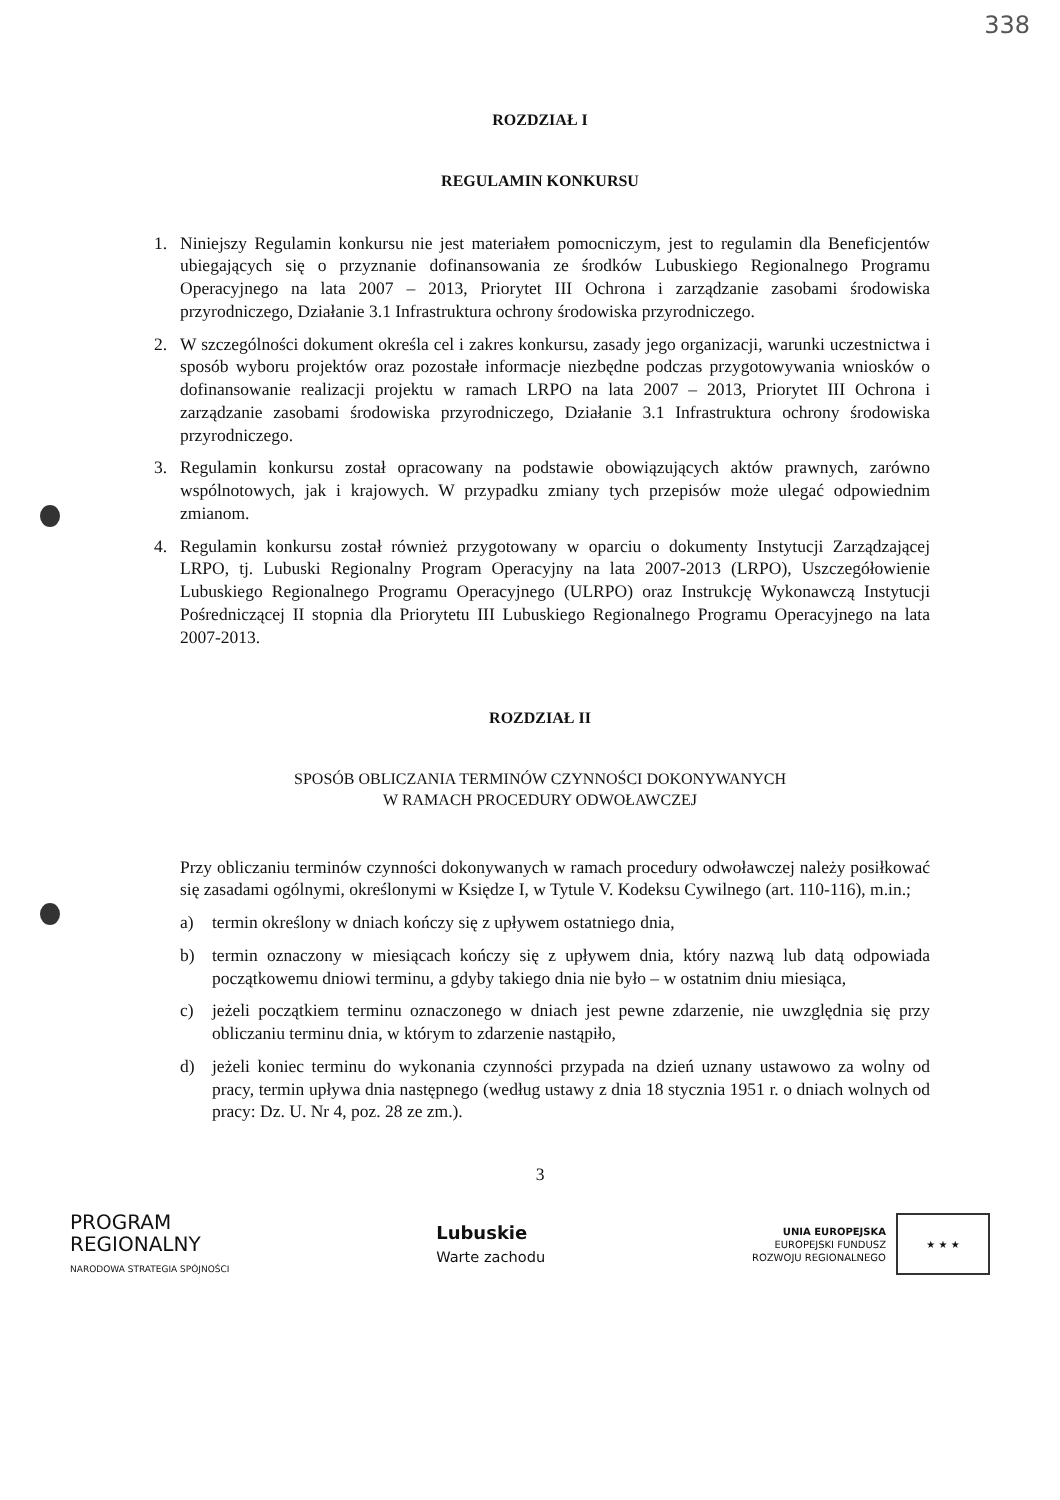338
ROZDZIAŁ I
REGULAMIN KONKURSU
1. Niniejszy Regulamin konkursu nie jest materiałem pomocniczym, jest to regulamin dla Beneficjentów ubiegających się o przyznanie dofinansowania ze środków Lubuskiego Regionalnego Programu Operacyjnego na lata 2007 – 2013, Priorytet III Ochrona i zarządzanie zasobami środowiska przyrodniczego, Działanie 3.1 Infrastruktura ochrony środowiska przyrodniczego.
2. W szczególności dokument określa cel i zakres konkursu, zasady jego organizacji, warunki uczestnictwa i sposób wyboru projektów oraz pozostałe informacje niezbędne podczas przygotowywania wniosków o dofinansowanie realizacji projektu w ramach LRPO na lata 2007 – 2013, Priorytet III Ochrona i zarządzanie zasobami środowiska przyrodniczego, Działanie 3.1 Infrastruktura ochrony środowiska przyrodniczego.
3. Regulamin konkursu został opracowany na podstawie obowiązujących aktów prawnych, zarówno wspólnotowych, jak i krajowych. W przypadku zmiany tych przepisów może ulegać odpowiednim zmianom.
4. Regulamin konkursu został również przygotowany w oparciu o dokumenty Instytucji Zarządzającej LRPO, tj. Lubuski Regionalny Program Operacyjny na lata 2007-2013 (LRPO), Uszczegółowienie Lubuskiego Regionalnego Programu Operacyjnego (ULRPO) oraz Instrukcję Wykonawczą Instytucji Pośredniczącej II stopnia dla Priorytetu III Lubuskiego Regionalnego Programu Operacyjnego na lata 2007-2013.
ROZDZIAŁ II
SPOSÓB OBLICZANIA TERMINÓW CZYNNOŚCI DOKONYWANYCH
W RAMACH PROCEDURY ODWOŁAWCZEJ
Przy obliczaniu terminów czynności dokonywanych w ramach procedury odwoławczej należy posiłkować się zasadami ogólnymi, określonymi w Księdze I, w Tytule V. Kodeksu Cywilnego (art. 110-116), m.in.;
a) termin określony w dniach kończy się z upływem ostatniego dnia,
b) termin oznaczony w miesiącach kończy się z upływem dnia, który nazwą lub datą odpowiada początkowemu dniowi terminu, a gdyby takiego dnia nie było – w ostatnim dniu miesiąca,
c) jeżeli początkiem terminu oznaczonego w dniach jest pewne zdarzenie, nie uwzględnia się przy obliczaniu terminu dnia, w którym to zdarzenie nastąpiło,
d) jeżeli koniec terminu do wykonania czynności przypada na dzień uznany ustawowo za wolny od pracy, termin upływa dnia następnego (według ustawy z dnia 18 stycznia 1951 r. o dniach wolnych od pracy: Dz. U. Nr 4, poz. 28 ze zm.).
3
PROGRAM
REGIONALNY
NARODOWA STRATEGIA SPÓJNOŚCI
Lubuskie
Warte zachodu
UNIA EUROPEJSKA
EUROPEJSKI FUNDUSZ
ROZWOJU REGIONALNEGO
★ ★ ★